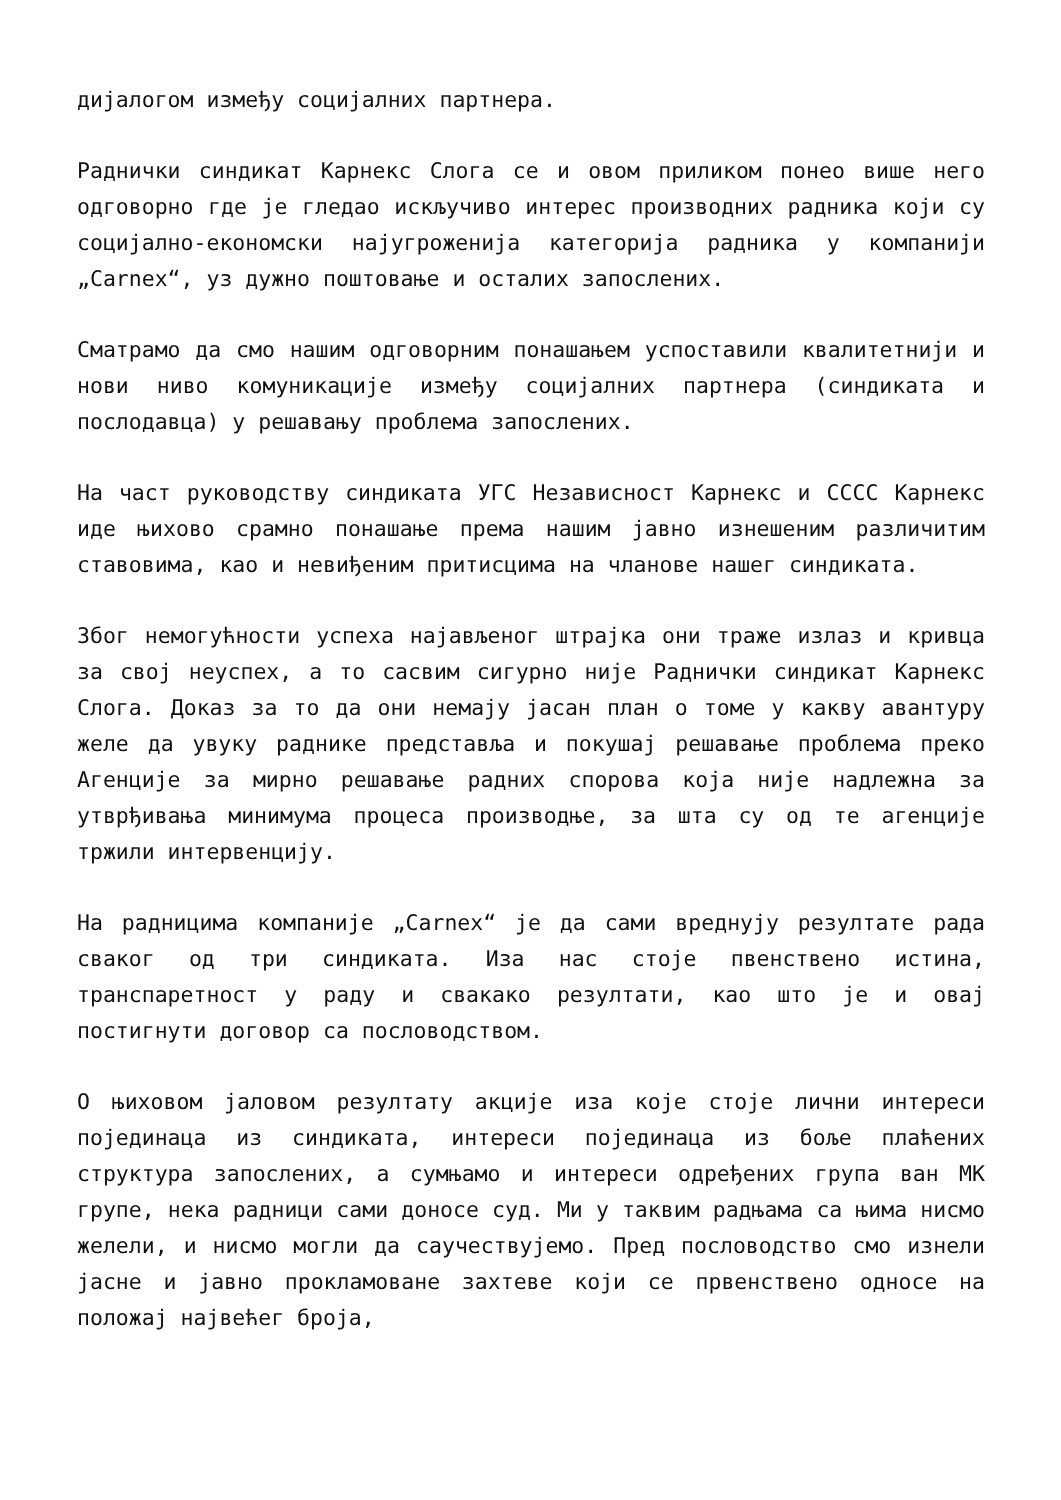дијалогом између социјалних партнера.
Раднички синдикат Карнекс Слога се и овом приликом понео више него одговорно где је гледао искључиво интерес производних радника који су социјално-економски најугроженија категорија радника у компанији „Carnex“, уз дужно поштовање и осталих запослених.
Сматрамо да смо нашим одговорним понашањем успоставили квалитетнији и нови ниво комуникације између социјалних партнера (синдиката и послодавца) у решавању проблема запослених.
На част руководству синдиката УГС Независност Карнекс и СССС Карнекс иде њихово срамно понашање према нашим јавно изнешеним различитим ставовима, као и невиђеним притисцима на чланове нашег синдиката.
Због немогућности успеха најављеног штрајка они траже излаз и кривца за свој неуспех, а то сасвим сигурно није Раднички синдикат Карнекс Слога. Доказ за то да они немају јасан план о томе у какву авантуру желе да увуку раднике представља и покушај решавање проблема преко Агенције за мирно решавање радних спорова која није надлежна за утврђивања минимума процеса производње, за шта су од те агенције тржили интервенцију.
На радницима компаније „Carnex“ је да сами вреднују резултате рада сваког од три синдиката. Иза нас стоје пвенствено истина, транспаретност у раду и свакако резултати, као што је и овај постигнути договор са пословодством.
О њиховом јаловом резултату акције иза које стоје лични интереси појединаца из синдиката, интереси појединаца из боље плаћених структура запослених, а сумњамо и интереси одређених група ван МК групе, нека радници сами доносе суд. Ми у таквим радњама са њима нисмо желели, и нисмо могли да саучествујемо. Пред пословодство смо изнели јасне и јавно прокламоване захтеве који се првенствено односе на положај највећег броја,